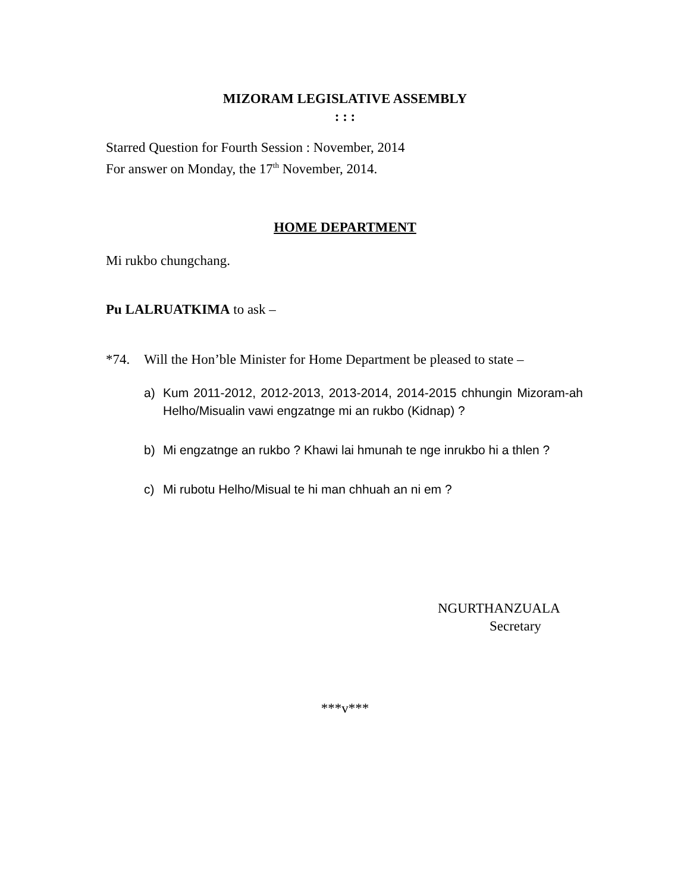MIZORAM LEGISLATIVE ASSEMBLY
: : :
Starred Question for Fourth Session : November, 2014
For answer on Monday, the 17<sup>th</sup> November, 2014.
HOME DEPARTMENT
Mi rukbo chungchang.
Pu LALRUATKIMA to ask –
*74. Will the Hon’ble Minister for Home Department be pleased to state –
a) Kum 2011-2012, 2012-2013, 2013-2014, 2014-2015 chhungin Mizoram-ah Helho/Misualin vawi engzatnge mi an rukbo (Kidnap) ?
b) Mi engzatnge an rukbo ? Khawi lai hmunah te nge inrukbo hi a thlen ?
c) Mi rubotu Helho/Misual te hi man chhuah an ni em ?
NGURTHANZUALA
Secretary
***v***